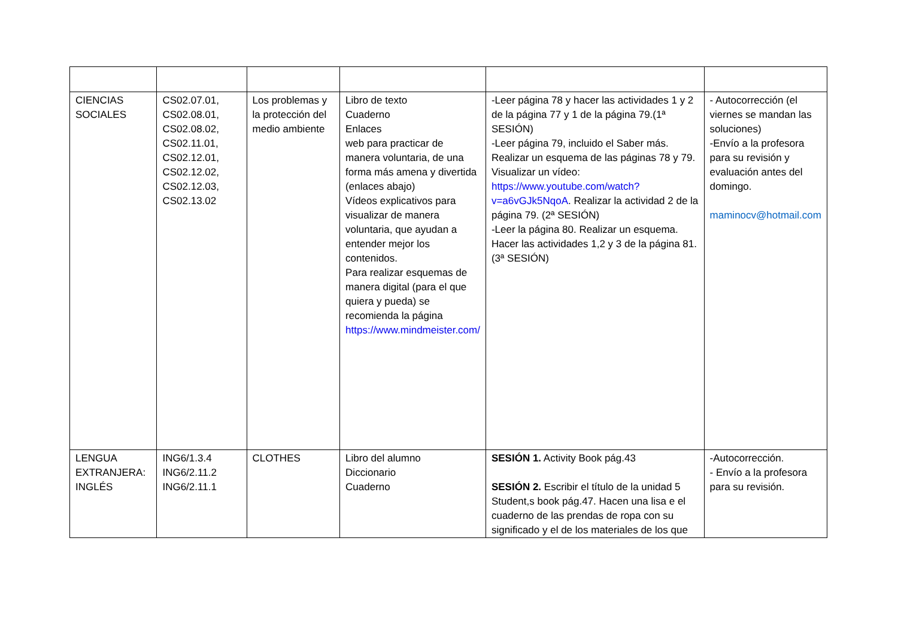| CIENCIAS SOCIALES | CS02.07.01, CS02.08.01, CS02.08.02, CS02.11.01, CS02.12.01, CS02.12.02, CS02.12.03, CS02.13.02 | Los problemas y la protección del medio ambiente | Libro de texto Cuaderno Enlaces web para practicar de manera voluntaria, de una forma más amena y divertida (enlaces abajo) Vídeos explicativos para visualizar de manera voluntaria, que ayudan a entender mejor los contenidos. Para realizar esquemas de manera digital (para el que quiera y pueda) se recomienda la página https://www.mindmeister.com/ | -Leer página 78 y hacer las actividades 1 y 2 de la página 77 y 1 de la página 79.(1ª SESIÓN) -Leer página 79, incluido el Saber más. Realizar un esquema de las páginas 78 y 79. Visualizar un vídeo: https://www.youtube.com/watch?v=a6vGJk5NqoA . Realizar la actividad 2 de la página 79. (2ª SESIÓN) -Leer la página 80. Realizar un esquema. Hacer las actividades 1,2 y 3 de la página 81. (3ª SESIÓN) | - Autocorrección (el viernes se mandan las soluciones) -Envío a la profesora para su revisión y evaluación antes del domingo. maminocv@hotmail.com |
| LENGUA EXTRANJERA: INGLÉS | ING6/1.3.4 ING6/2.11.2 ING6/2.11.1 | CLOTHES | Libro del alumno Diccionario Cuaderno | SESIÓN 1. Activity Book pág.43 SESIÓN 2. Escribir el título de la unidad 5 Student,s book pág.47. Hacen una lisa e el cuaderno de las prendas de ropa con su significado y el de los materiales de los que | -Autocorrección. - Envío a la profesora para su revisión. |